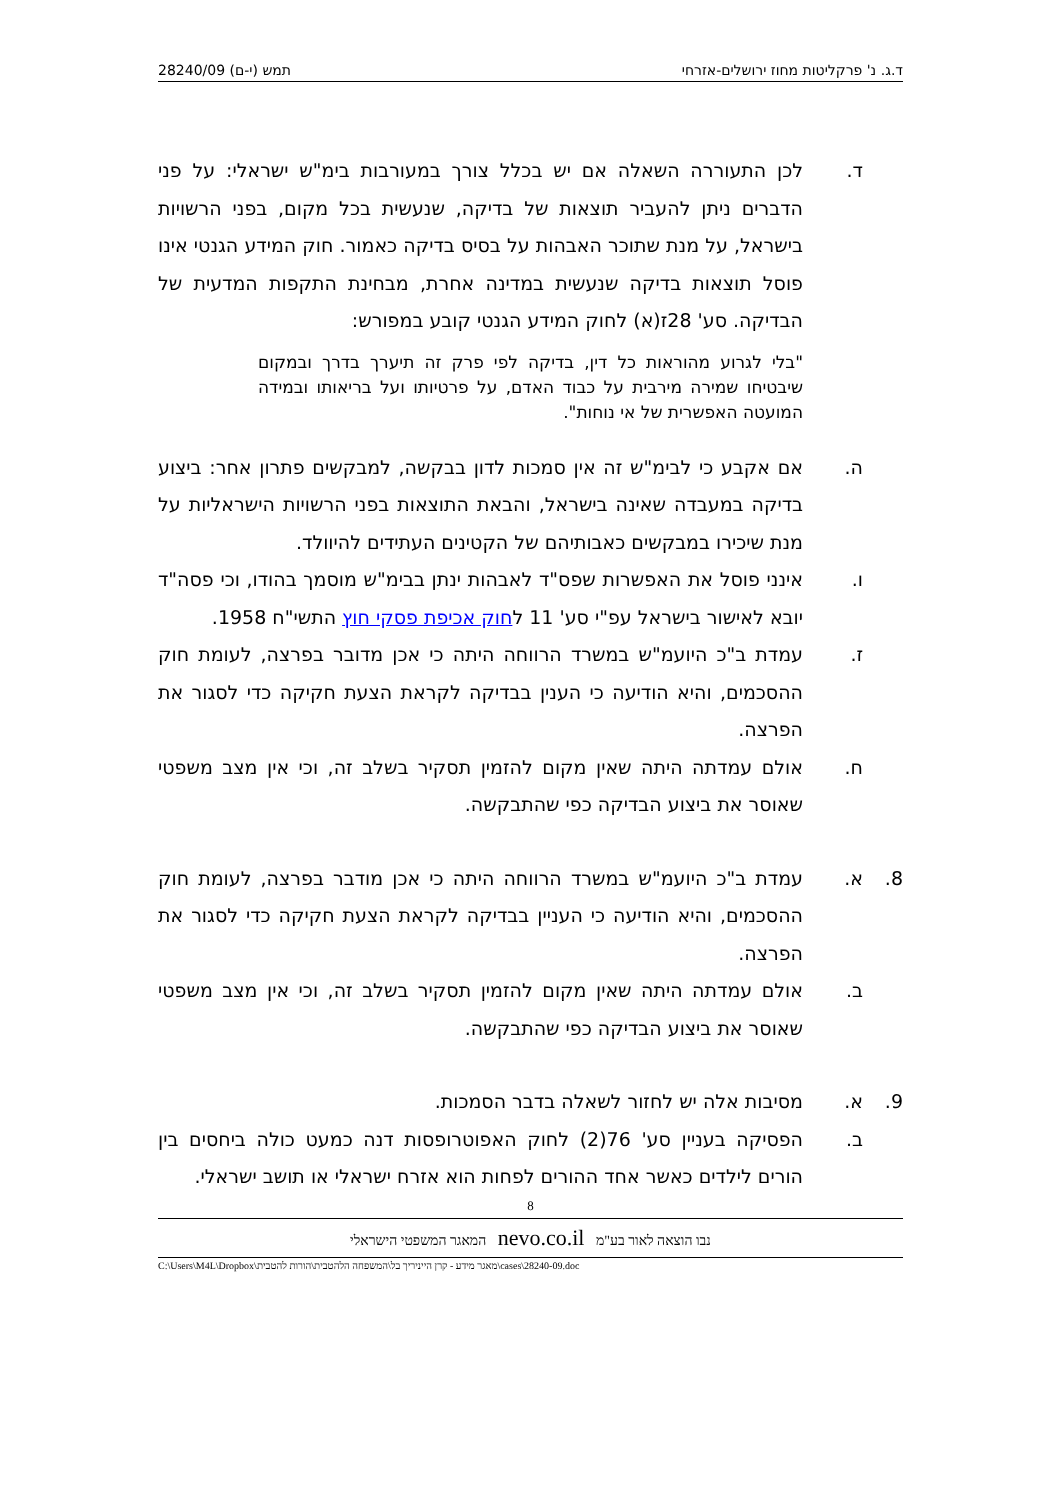ד.ג. נ' פרקליטות מחוז ירושלים-אזרחי תמש (י-ם) 28240/09
ד. לכן התעוררה השאלה אם יש בכלל צורך במעורבות בימ"ש ישראלי: על פני הדברים ניתן להעביר תוצאות של בדיקה, שנעשית בכל מקום, בפני הרשויות בישראל, על מנת שתוכר האבהות על בסיס בדיקה כאמור. חוק המידע הגנטי אינו פוסל תוצאות בדיקה שנעשית במדינה אחרת, מבחינת התקפות המדעית של הבדיקה. סע' 28ז(א) לחוק המידע הגנטי קובע במפורש:
"בלי לגרוע מהוראות כל דין, בדיקה לפי פרק זה תיערך בדרך ובמקום שיבטיחו שמירה מירבית על כבוד האדם, על פרטיותו ועל בריאותו ובמידה המועטה האפשרית של אי נוחות".
ה. אם אקבע כי לבימ"ש זה אין סמכות לדון בבקשה, למבקשים פתרון אחר: ביצוע בדיקה במעבדה שאינה בישראל, והבאת התוצאות בפני הרשויות הישראליות על מנת שיכירו במבקשים כאבותיהם של הקטינים העתידים להיוולד.
ו. אינני פוסל את האפשרות שפס"ד לאבהות ינתן בבימ"ש מוסמך בהודו, וכי פסה"ד יובא לאישור בישראל עפ"י סע' 11 לחוק אכיפת פסקי חוץ התשי"ח 1958.
ז. עמדת ב"כ היועמ"ש במשרד הרווחה היתה כי אכן מדובר בפרצה, לעומת חוק ההסכמים, והיא הודיעה כי הענין בבדיקה לקראת הצעת חקיקה כדי לסגור את הפרצה.
ח. אולם עמדתה היתה שאין מקום להזמין תסקיר בשלב זה, וכי אין מצב משפטי שאוסר את ביצוע הבדיקה כפי שהתבקשה.
8. א. עמדת ב"כ היועמ"ש במשרד הרווחה היתה כי אכן מודבר בפרצה, לעומת חוק ההסכמים, והיא הודיעה כי העניין בבדיקה לקראת הצעת חקיקה כדי לסגור את הפרצה.
ב. אולם עמדתה היתה שאין מקום להזמין תסקיר בשלב זה, וכי אין מצב משפטי שאוסר את ביצוע הבדיקה כפי שהתבקשה.
9. א. מסיבות אלה יש לחזור לשאלה בדבר הסמכות.
ב. הפסיקה בעניין סע' 76(2) לחוק האפוטרופסות דנה כמעט כולה ביחסים בין הורים לילדים כאשר אחד ההורים לפחות הוא אזרח ישראלי או תושב ישראלי.
8
נבו הוצאה לאור בע"מ nevo.co.il המאגר המשפטי הישראלי
C:\Users\M4L\Dropbox\מאגר מידע - קרן הייניריך בל\המשפחה הלהטבית\הורות להטבית\cases\28240-09.doc